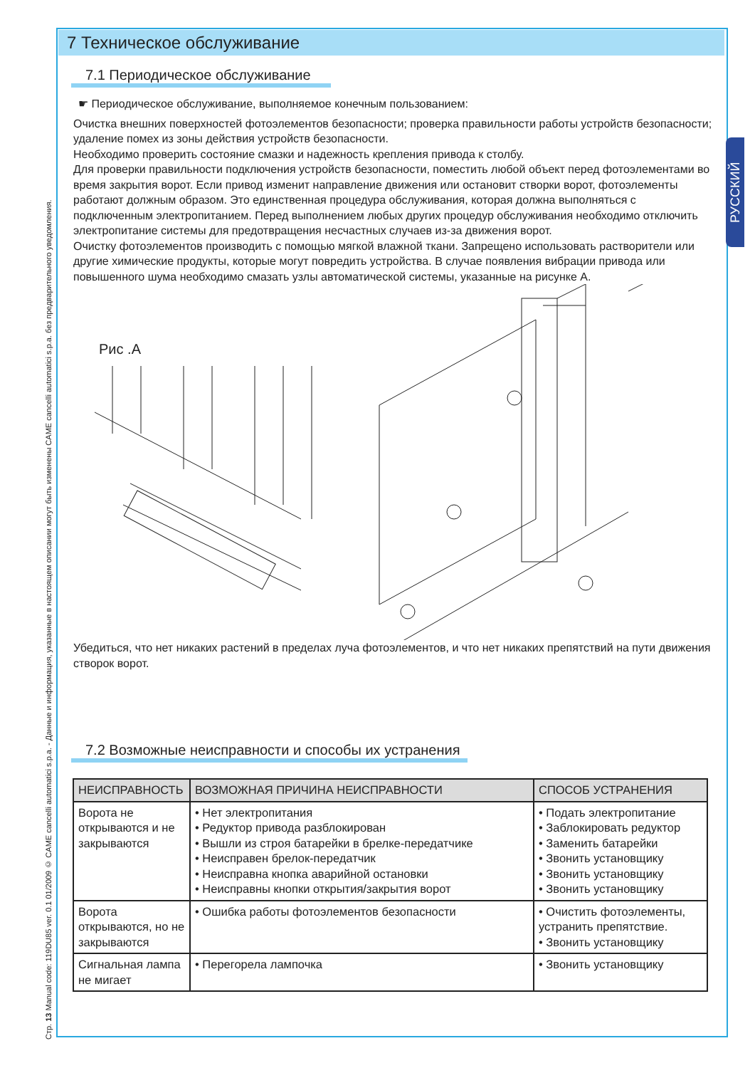Стр. 13 Manual code: 119DU85 ver. 0.1 01/2009 © CAME cancelli automatici s.p.a. - Данные и информация, указанные в настоящем описании могут быть изменены CAME cancelli automatici s.p.a. без предварительного уведомления.
РУССКИЙ
7 Техническое обслуживание
7.1 Периодическое обслуживание
☛ Периодическое обслуживание, выполняемое конечным пользованием:
Очистка внешних поверхностей фотоэлементов безопасности; проверка правильности работы устройств безопасности; удаление помех из зоны действия устройств безопасности.
Необходимо проверить состояние смазки и надежность крепления привода к столбу.
Для проверки правильности подключения устройств безопасности, поместить любой объект перед фотоэлементами во время закрытия ворот. Если привод изменит направление движения или остановит створки ворот, фотоэлементы работают должным образом. Это единственная процедура обслуживания, которая должна выполняться с подключенным электропитанием. Перед выполнением любых других процедур обслуживания необходимо отключить электропитание системы для предотвращения несчастных случаев из-за движения ворот.
Очистку фотоэлементов производить с помощью мягкой влажной ткани. Запрещено использовать растворители или другие химические продукты, которые могут повредить устройства. В случае появления вибрации привода или повышенного шума необходимо смазать узлы автоматической системы, указанные на рисунке А.
Рис .А
Убедиться, что нет никаких растений в пределах луча фотоэлементов, и что нет никаких препятствий на пути движения створок ворот.
7.2 Возможные неисправности и способы их устранения
| НЕИСПРАВНОСТЬ | ВОЗМОЖНАЯ ПРИЧИНА НЕИСПРАВНОСТИ | СПОСОБ УСТРАНЕНИЯ |
| --- | --- | --- |
| Ворота не открываются и не закрываются | • Нет электропитания • Редуктор привода разблокирован • Вышли из строя батарейки в брелке-передатчике • Неисправен брелок-передатчик • Неисправна кнопка аварийной остановки • Неисправны кнопки открытия/закрытия ворот | • Подать электропитание • Заблокировать редуктор • Заменить батарейки • Звонить установщику • Звонить установщику • Звонить установщику |
| Ворота открываются, но не закрываются | • Ошибка работы фотоэлементов безопасности | • Очистить фотоэлементы, устранить препятствие. • Звонить установщику |
| Сигнальная лампа не мигает | • Перегорела лампочка | • Звонить установщику |